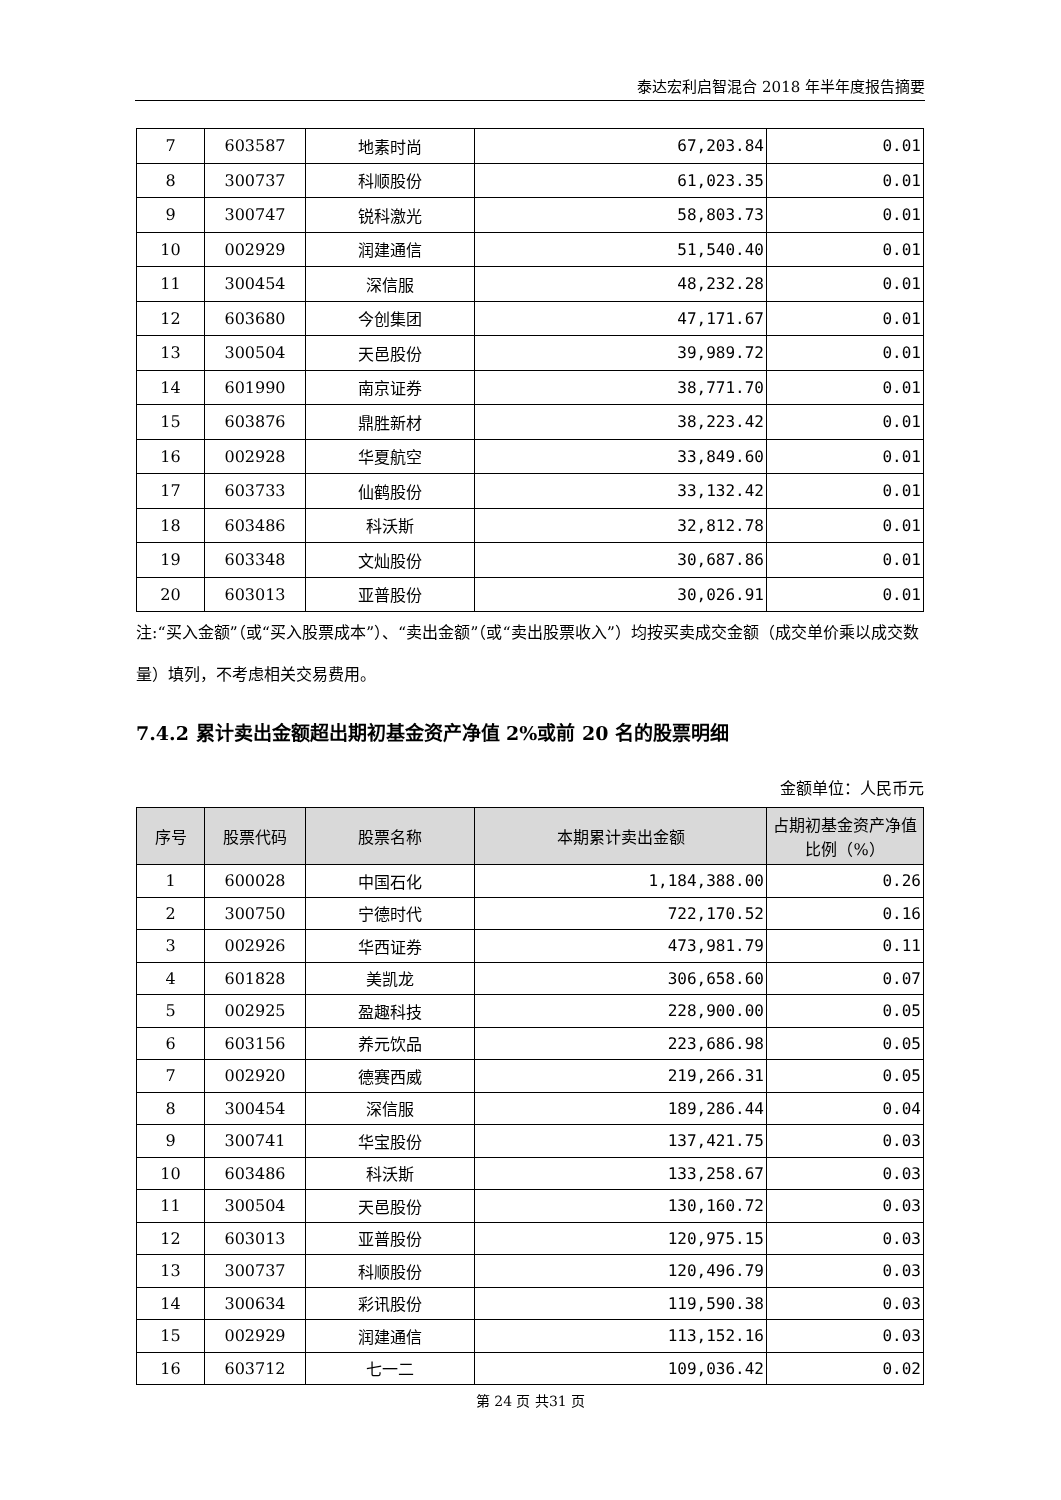泰达宏利启智混合 2018 年半年度报告摘要
| 7 | 603587 | 地素时尚 | 67,203.84 | 0.01 |
| 8 | 300737 | 科顺股份 | 61,023.35 | 0.01 |
| 9 | 300747 | 锐科激光 | 58,803.73 | 0.01 |
| 10 | 002929 | 润建通信 | 51,540.40 | 0.01 |
| 11 | 300454 | 深信服 | 48,232.28 | 0.01 |
| 12 | 603680 | 今创集团 | 47,171.67 | 0.01 |
| 13 | 300504 | 天邑股份 | 39,989.72 | 0.01 |
| 14 | 601990 | 南京证券 | 38,771.70 | 0.01 |
| 15 | 603876 | 鼎胜新材 | 38,223.42 | 0.01 |
| 16 | 002928 | 华夏航空 | 33,849.60 | 0.01 |
| 17 | 603733 | 仙鹤股份 | 33,132.42 | 0.01 |
| 18 | 603486 | 科沃斯 | 32,812.78 | 0.01 |
| 19 | 603348 | 文灿股份 | 30,687.86 | 0.01 |
| 20 | 603013 | 亚普股份 | 30,026.91 | 0.01 |
注:“买入金额”（或“买入股票成本”）、“卖出金额”（或“卖出股票收入”）均按买卖成交金额（成交单价乘以成交数量）填列，不考虑相关交易费用。
7.4.2 累计卖出金额超出期初基金资产净值 2%或前 20 名的股票明细
金额单位：人民币元
| 序号 | 股票代码 | 股票名称 | 本期累计卖出金额 | 占期初基金资产净值比例（%） |
| --- | --- | --- | --- | --- |
| 1 | 600028 | 中国石化 | 1,184,388.00 | 0.26 |
| 2 | 300750 | 宁德时代 | 722,170.52 | 0.16 |
| 3 | 002926 | 华西证券 | 473,981.79 | 0.11 |
| 4 | 601828 | 美凯龙 | 306,658.60 | 0.07 |
| 5 | 002925 | 盈趣科技 | 228,900.00 | 0.05 |
| 6 | 603156 | 养元饮品 | 223,686.98 | 0.05 |
| 7 | 002920 | 德赛西威 | 219,266.31 | 0.05 |
| 8 | 300454 | 深信服 | 189,286.44 | 0.04 |
| 9 | 300741 | 华宝股份 | 137,421.75 | 0.03 |
| 10 | 603486 | 科沃斯 | 133,258.67 | 0.03 |
| 11 | 300504 | 天邑股份 | 130,160.72 | 0.03 |
| 12 | 603013 | 亚普股份 | 120,975.15 | 0.03 |
| 13 | 300737 | 科顺股份 | 120,496.79 | 0.03 |
| 14 | 300634 | 彩讯股份 | 119,590.38 | 0.03 |
| 15 | 002929 | 润建通信 | 113,152.16 | 0.03 |
| 16 | 603712 | 七一二 | 109,036.42 | 0.02 |
第 24 页 共31 页